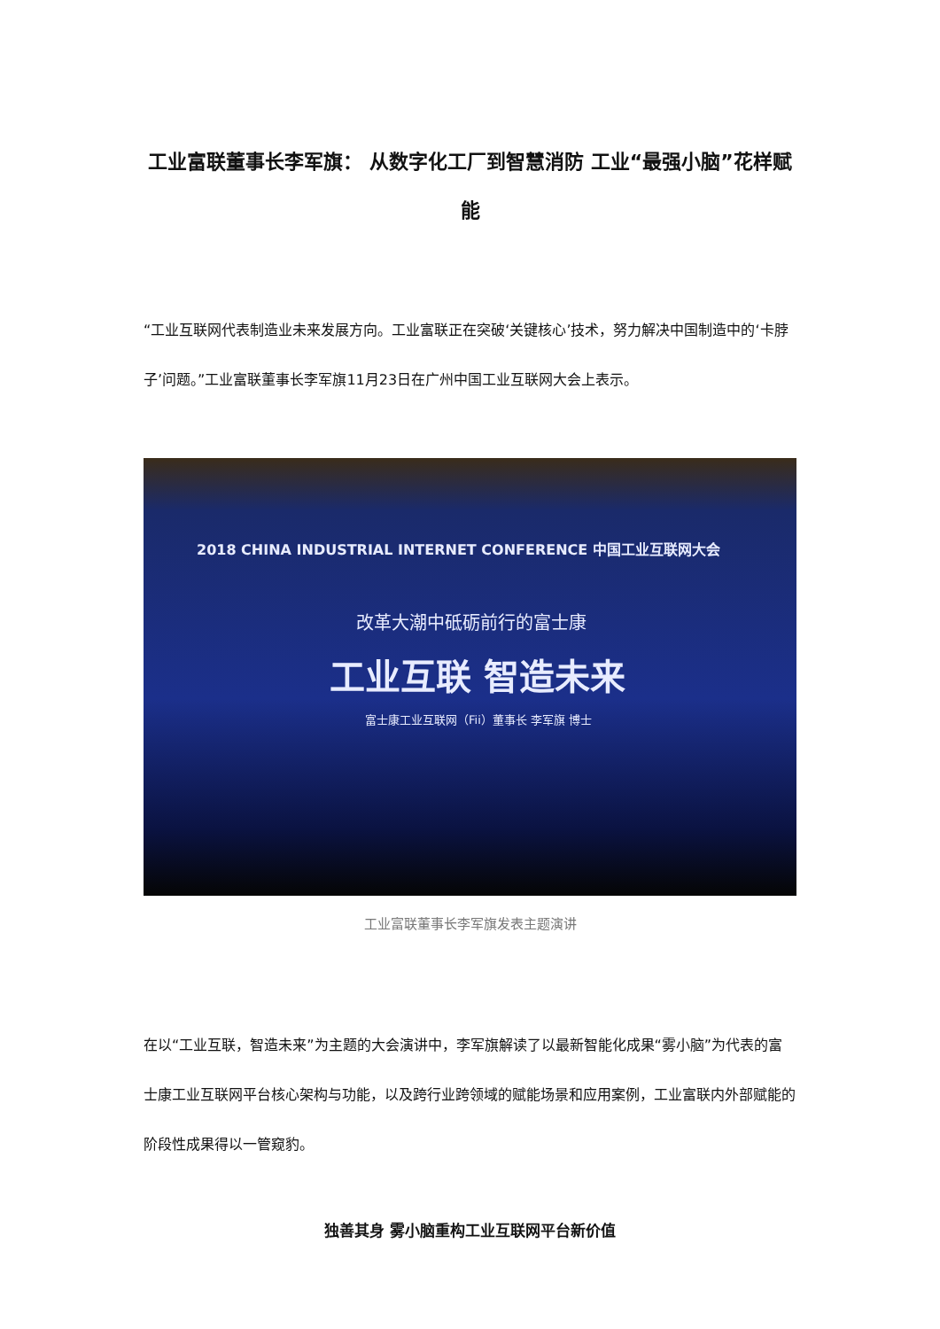工业富联董事长李军旗： 从数字化工厂到智慧消防 工业“最强小脑”花样赋能
“工业互联网代表制造业未来发展方向。工业富联正在突破‘关键核心’技术，努力解决中国制造中的‘卡脖子’问题。”工业富联董事长李军旗11月23日在广州中国工业互联网大会上表示。
2018 CHINA INDUSTRIAL INTERNET CONFERENCE 中国工业互联网大会
改革大潮中砥砺前行的富士康
工业互联 智造未来
富士康工业互联网（Fii）董事长 李军旗 博士
工业富联董事长李军旗发表主题演讲
在以“工业互联，智造未来”为主题的大会演讲中，李军旗解读了以最新智能化成果“雾小脑”为代表的富士康工业互联网平台核心架构与功能，以及跨行业跨领域的赋能场景和应用案例，工业富联内外部赋能的阶段性成果得以一管窥豹。
独善其身 雾小脑重构工业互联网平台新价值